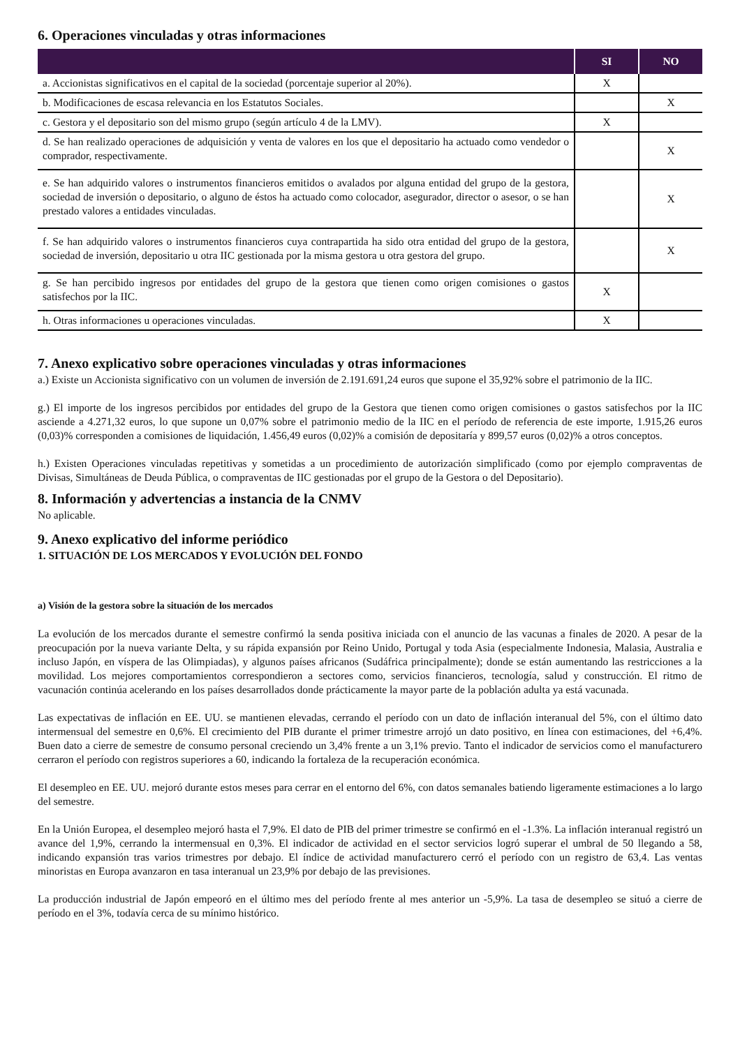6. Operaciones vinculadas y otras informaciones
| | SI | NO |
| --- | --- | --- |
| a. Accionistas significativos en el capital de la sociedad (porcentaje superior al 20%). | X | |
| b. Modificaciones de escasa relevancia en los Estatutos Sociales. | | X |
| c. Gestora y el depositario son del mismo grupo (según artículo 4 de la LMV). | X | |
| d. Se han realizado operaciones de adquisición y venta de valores en los que el depositario ha actuado como vendedor o comprador, respectivamente. | | X |
| e. Se han adquirido valores o instrumentos financieros emitidos o avalados por alguna entidad del grupo de la gestora, sociedad de inversión o depositario, o alguno de éstos ha actuado como colocador, asegurador, director o asesor, o se han prestado valores a entidades vinculadas. | | X |
| f. Se han adquirido valores o instrumentos financieros cuya contrapartida ha sido otra entidad del grupo de la gestora, sociedad de inversión, depositario u otra IIC gestionada por la misma gestora u otra gestora del grupo. | | X |
| g. Se han percibido ingresos por entidades del grupo de la gestora que tienen como origen comisiones o gastos satisfechos por la IIC. | X | |
| h. Otras informaciones u operaciones vinculadas. | X | |
7. Anexo explicativo sobre operaciones vinculadas y otras informaciones
a.) Existe un Accionista significativo con un volumen de inversión de 2.191.691,24 euros que supone el 35,92% sobre el patrimonio de la IIC.
g.) El importe de los ingresos percibidos por entidades del grupo de la Gestora que tienen como origen comisiones o gastos satisfechos por la IIC asciende a 4.271,32 euros, lo que supone un 0,07% sobre el patrimonio medio de la IIC en el período de referencia de este importe, 1.915,26 euros (0,03)% corresponden a comisiones de liquidación, 1.456,49 euros (0,02)% a comisión de depositaría y 899,57 euros (0,02)% a otros conceptos.
h.) Existen Operaciones vinculadas repetitivas y sometidas a un procedimiento de autorización simplificado (como por ejemplo compraventas de Divisas, Simultáneas de Deuda Pública, o compraventas de IIC gestionadas por el grupo de la Gestora o del Depositario).
8. Información y advertencias a instancia de la CNMV
No aplicable.
9. Anexo explicativo del informe periódico
1. SITUACIÓN DE LOS MERCADOS Y EVOLUCIÓN DEL FONDO
a) Visión de la gestora sobre la situación de los mercados
La evolución de los mercados durante el semestre confirmó la senda positiva iniciada con el anuncio de las vacunas a finales de 2020. A pesar de la preocupación por la nueva variante Delta, y su rápida expansión por Reino Unido, Portugal y toda Asia (especialmente Indonesia, Malasia, Australia e incluso Japón, en víspera de las Olimpiadas), y algunos países africanos (Sudáfrica principalmente); donde se están aumentando las restricciones a la movilidad. Los mejores comportamientos correspondieron a sectores como, servicios financieros, tecnología, salud y construcción. El ritmo de vacunación continúa acelerando en los países desarrollados donde prácticamente la mayor parte de la población adulta ya está vacunada.
Las expectativas de inflación en EE. UU. se mantienen elevadas, cerrando el período con un dato de inflación interanual del 5%, con el último dato intermensual del semestre en 0,6%. El crecimiento del PIB durante el primer trimestre arrojó un dato positivo, en línea con estimaciones, del +6,4%. Buen dato a cierre de semestre de consumo personal creciendo un 3,4% frente a un 3,1% previo. Tanto el indicador de servicios como el manufacturero cerraron el período con registros superiores a 60, indicando la fortaleza de la recuperación económica.
El desempleo en EE. UU. mejoró durante estos meses para cerrar en el entorno del 6%, con datos semanales batiendo ligeramente estimaciones a lo largo del semestre.
En la Unión Europea, el desempleo mejoró hasta el 7,9%. El dato de PIB del primer trimestre se confirmó en el -1.3%. La inflación interanual registró un avance del 1,9%, cerrando la intermensual en 0,3%. El indicador de actividad en el sector servicios logró superar el umbral de 50 llegando a 58, indicando expansión tras varios trimestres por debajo. El índice de actividad manufacturero cerró el período con un registro de 63,4. Las ventas minoristas en Europa avanzaron en tasa interanual un 23,9% por debajo de las previsiones.
La producción industrial de Japón empeoró en el último mes del período frente al mes anterior un -5,9%. La tasa de desempleo se situó a cierre de período en el 3%, todavía cerca de su mínimo histórico.